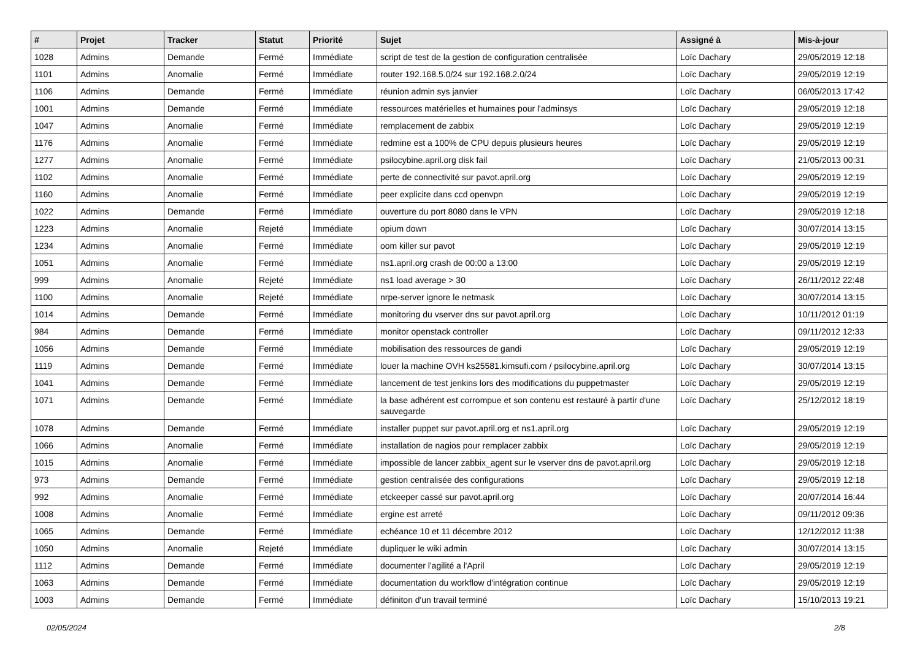| # | Projet | Tracker | Statut | Priorité | Sujet | Assigné à | Mis-à-jour |
| --- | --- | --- | --- | --- | --- | --- | --- |
| 1028 | Admins | Demande | Fermé | Immédiate | script de test de la gestion de configuration centralisée | Loïc Dachary | 29/05/2019 12:18 |
| 1101 | Admins | Anomalie | Fermé | Immédiate | router 192.168.5.0/24 sur 192.168.2.0/24 | Loïc Dachary | 29/05/2019 12:19 |
| 1106 | Admins | Demande | Fermé | Immédiate | réunion admin sys janvier | Loïc Dachary | 06/05/2013 17:42 |
| 1001 | Admins | Demande | Fermé | Immédiate | ressources matérielles et humaines pour l'adminsys | Loïc Dachary | 29/05/2019 12:18 |
| 1047 | Admins | Anomalie | Fermé | Immédiate | remplacement de zabbix | Loïc Dachary | 29/05/2019 12:19 |
| 1176 | Admins | Anomalie | Fermé | Immédiate | redmine est a 100% de CPU depuis plusieurs heures | Loïc Dachary | 29/05/2019 12:19 |
| 1277 | Admins | Anomalie | Fermé | Immédiate | psilocybine.april.org disk fail | Loïc Dachary | 21/05/2013 00:31 |
| 1102 | Admins | Anomalie | Fermé | Immédiate | perte de connectivité sur pavot.april.org | Loïc Dachary | 29/05/2019 12:19 |
| 1160 | Admins | Anomalie | Fermé | Immédiate | peer explicite dans ccd openvpn | Loïc Dachary | 29/05/2019 12:19 |
| 1022 | Admins | Demande | Fermé | Immédiate | ouverture du port 8080 dans le VPN | Loïc Dachary | 29/05/2019 12:18 |
| 1223 | Admins | Anomalie | Rejeté | Immédiate | opium down | Loïc Dachary | 30/07/2014 13:15 |
| 1234 | Admins | Anomalie | Fermé | Immédiate | oom killer sur pavot | Loïc Dachary | 29/05/2019 12:19 |
| 1051 | Admins | Anomalie | Fermé | Immédiate | ns1.april.org crash de 00:00 a 13:00 | Loïc Dachary | 29/05/2019 12:19 |
| 999 | Admins | Anomalie | Rejeté | Immédiate | ns1 load average > 30 | Loïc Dachary | 26/11/2012 22:48 |
| 1100 | Admins | Anomalie | Rejeté | Immédiate | nrpe-server ignore le netmask | Loïc Dachary | 30/07/2014 13:15 |
| 1014 | Admins | Demande | Fermé | Immédiate | monitoring du vserver dns sur pavot.april.org | Loïc Dachary | 10/11/2012 01:19 |
| 984 | Admins | Demande | Fermé | Immédiate | monitor openstack controller | Loïc Dachary | 09/11/2012 12:33 |
| 1056 | Admins | Demande | Fermé | Immédiate | mobilisation des ressources de gandi | Loïc Dachary | 29/05/2019 12:19 |
| 1119 | Admins | Demande | Fermé | Immédiate | louer la machine OVH ks25581.kimsufi.com / psilocybine.april.org | Loïc Dachary | 30/07/2014 13:15 |
| 1041 | Admins | Demande | Fermé | Immédiate | lancement de test jenkins lors des modifications du puppetmaster | Loïc Dachary | 29/05/2019 12:19 |
| 1071 | Admins | Demande | Fermé | Immédiate | la base adhérent est corrompue et son contenu est restauré à partir d'une sauvegarde | Loïc Dachary | 25/12/2012 18:19 |
| 1078 | Admins | Demande | Fermé | Immédiate | installer puppet sur pavot.april.org et ns1.april.org | Loïc Dachary | 29/05/2019 12:19 |
| 1066 | Admins | Anomalie | Fermé | Immédiate | installation de nagios pour remplacer zabbix | Loïc Dachary | 29/05/2019 12:19 |
| 1015 | Admins | Anomalie | Fermé | Immédiate | impossible de lancer zabbix_agent sur le vserver dns de pavot.april.org | Loïc Dachary | 29/05/2019 12:18 |
| 973 | Admins | Demande | Fermé | Immédiate | gestion centralisée des configurations | Loïc Dachary | 29/05/2019 12:18 |
| 992 | Admins | Anomalie | Fermé | Immédiate | etckeeper cassé sur pavot.april.org | Loïc Dachary | 20/07/2014 16:44 |
| 1008 | Admins | Anomalie | Fermé | Immédiate | ergine est arreté | Loïc Dachary | 09/11/2012 09:36 |
| 1065 | Admins | Demande | Fermé | Immédiate | echéance 10 et 11 décembre 2012 | Loïc Dachary | 12/12/2012 11:38 |
| 1050 | Admins | Anomalie | Rejeté | Immédiate | dupliquer le wiki admin | Loïc Dachary | 30/07/2014 13:15 |
| 1112 | Admins | Demande | Fermé | Immédiate | documenter l'agilité a l'April | Loïc Dachary | 29/05/2019 12:19 |
| 1063 | Admins | Demande | Fermé | Immédiate | documentation du workflow d'intégration continue | Loïc Dachary | 29/05/2019 12:19 |
| 1003 | Admins | Demande | Fermé | Immédiate | définiton d'un travail terminé | Loïc Dachary | 15/10/2013 19:21 |
02/05/2024 2/8